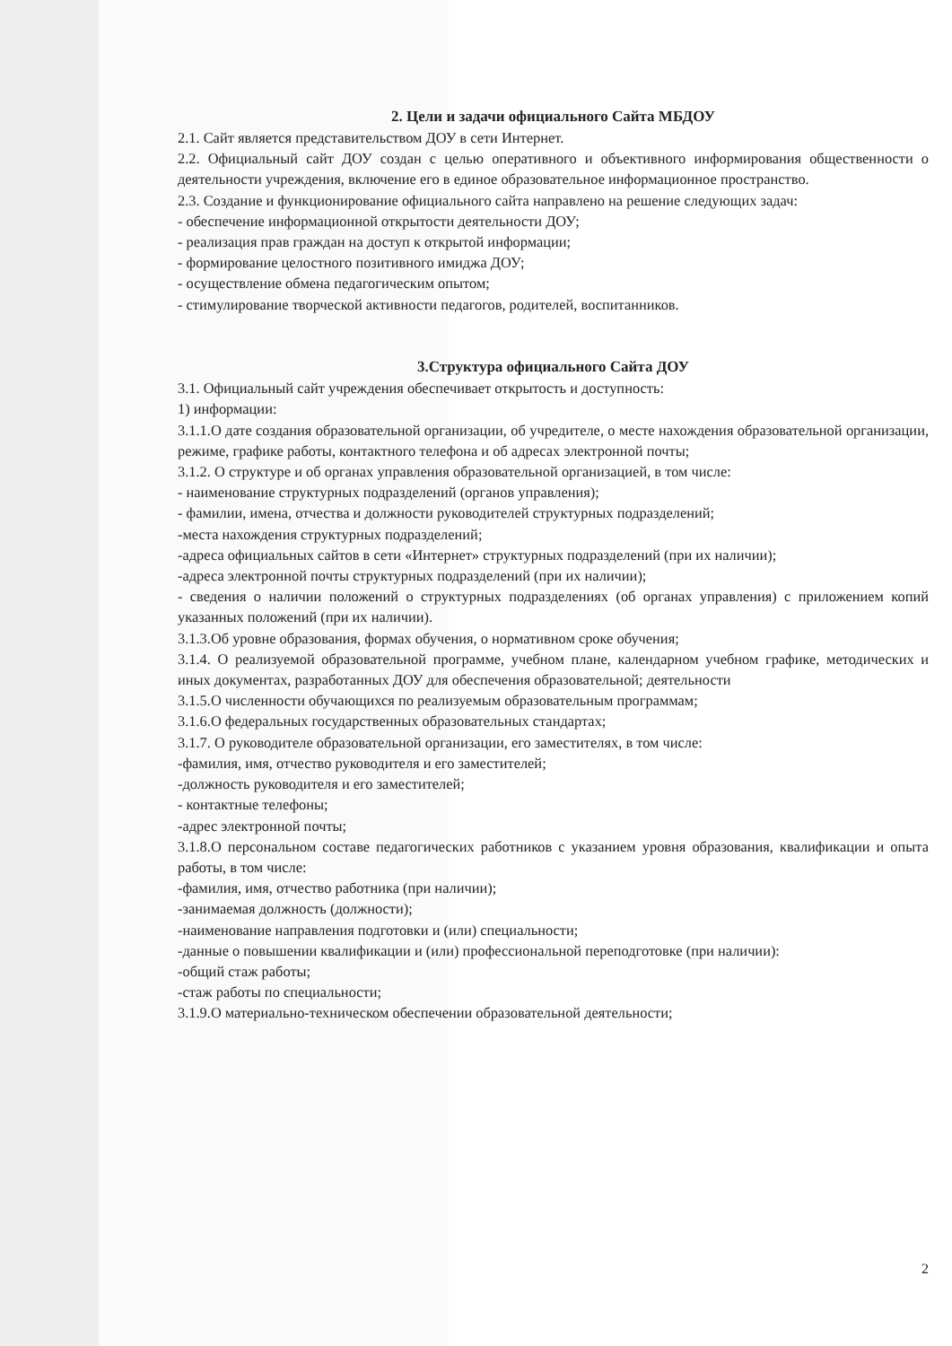2. Цели и задачи официального Сайта МБДОУ
2.1. Сайт является представительством ДОУ в сети Интернет.
2.2. Официальный сайт ДОУ создан с целью оперативного и объективного информирования общественности о деятельности учреждения, включение его в единое образовательное информационное пространство.
2.3. Создание и функционирование официального сайта направлено на решение следующих задач:
- обеспечение информационной открытости деятельности ДОУ;
- реализация прав граждан на доступ к открытой информации;
- формирование целостного позитивного имиджа ДОУ;
- осуществление обмена педагогическим опытом;
- стимулирование творческой активности педагогов, родителей, воспитанников.
3.Структура официального Сайта ДОУ
3.1. Официальный сайт учреждения обеспечивает открытость и доступность:
1) информации:
3.1.1.О дате создания образовательной организации, об учредителе, о месте нахождения образовательной организации, режиме, графике работы, контактного телефона и об адресах электронной почты;
3.1.2. О структуре и об органах управления образовательной организацией, в том числе:
- наименование структурных подразделений (органов управления);
- фамилии, имена, отчества и должности руководителей структурных подразделений;
-места нахождения структурных подразделений;
-адреса официальных сайтов в сети «Интернет» структурных подразделений (при их наличии);
-адреса электронной почты структурных подразделений (при их наличии);
- сведения о наличии положений о структурных подразделениях (об органах управления) с приложением копий указанных положений (при их наличии).
3.1.3.Об уровне образования, формах обучения, о нормативном сроке обучения;
3.1.4. О реализуемой образовательной программе, учебном плане, календарном учебном графике, методических и иных документах, разработанных ДОУ для обеспечения образовательной; деятельности
3.1.5.О численности обучающихся по реализуемым образовательным программам;
3.1.6.О федеральных государственных образовательных стандартах;
3.1.7. О руководителе образовательной организации, его заместителях, в том числе:
-фамилия, имя, отчество руководителя и его заместителей;
-должность руководителя и его заместителей;
- контактные телефоны;
-адрес электронной почты;
3.1.8.О персональном составе педагогических работников с указанием уровня образования, квалификации и опыта работы, в том числе:
-фамилия, имя, отчество работника (при наличии);
-занимаемая должность (должности);
-наименование направления подготовки и (или) специальности;
-данные о повышении квалификации и (или) профессиональной переподготовке (при наличии):
-общий стаж работы;
-стаж работы по специальности;
3.1.9.О материально-техническом обеспечении образовательной деятельности;
2